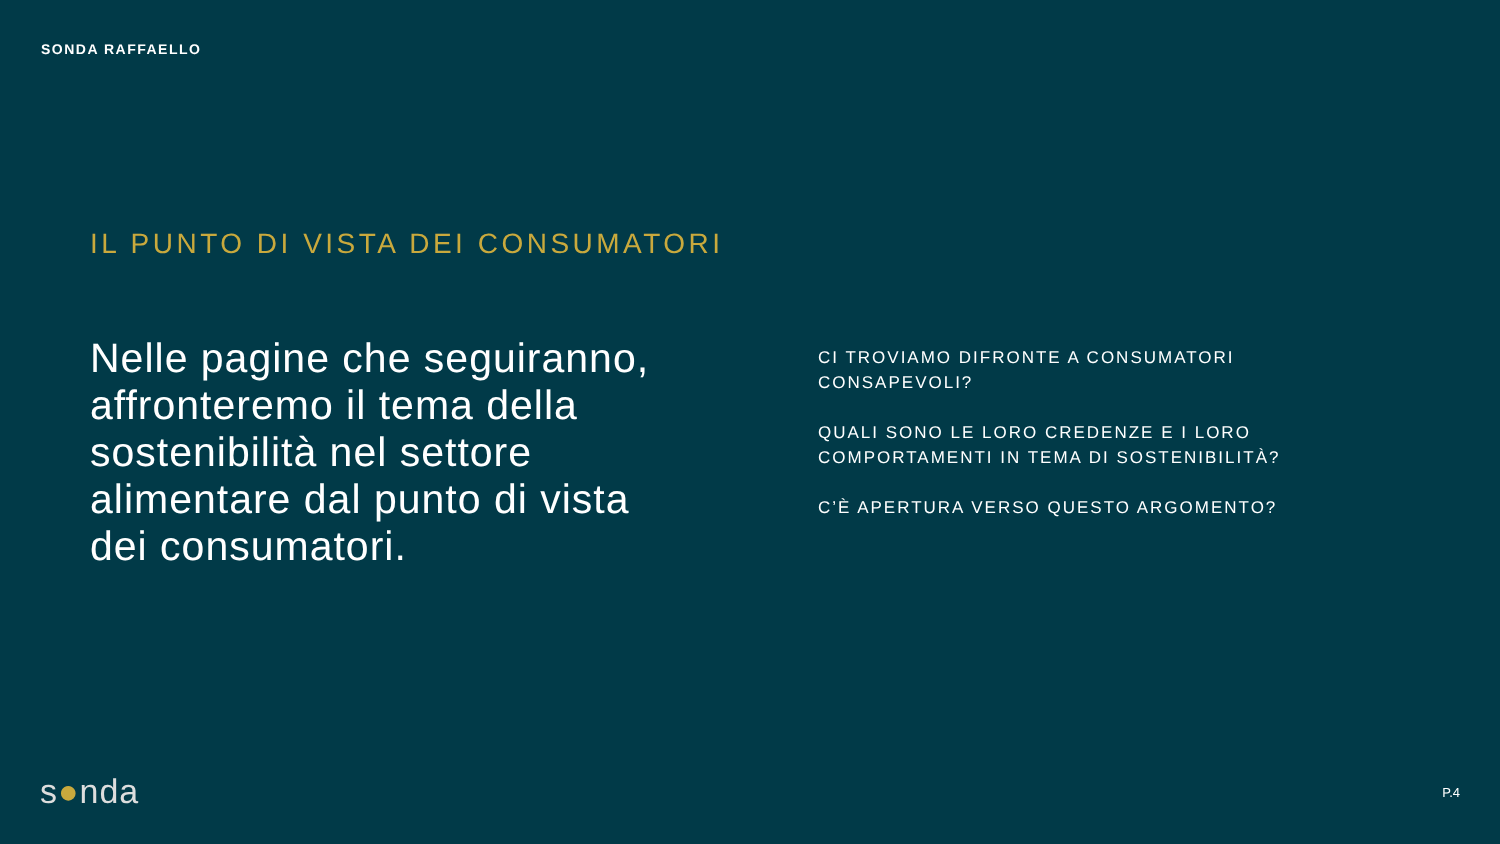SONDA RAFFAELLO
IL PUNTO DI VISTA DEI CONSUMATORI
Nelle pagine che seguiranno, affronteremo il tema della sostenibilità nel settore alimentare dal punto di vista dei consumatori.
CI TROVIAMO DIFRONTE A CONSUMATORI CONSAPEVOLI?
QUALI SONO LE LORO CREDENZE E I LORO COMPORTAMENTI IN TEMA DI SOSTENIBILITÀ?
C’È APERTURA VERSO QUESTO ARGOMENTO?
s●nda P.4